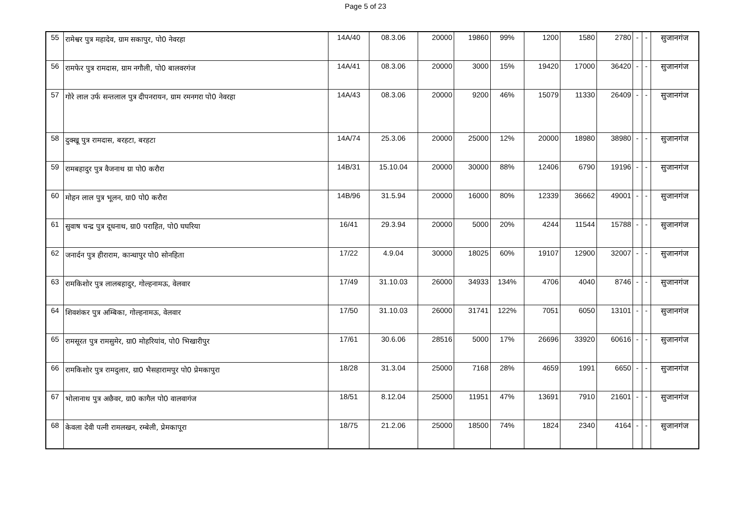Page 5 of 23
| 55 | रामेश्वर पुत्र महादेव, ग्राम सकापुर, पो0 नेवरहा | 14A/40 | 08.3.06 | 20000 | 19860 | 99% | 1200 | 1580 | 2780 | - | - | सुजानगंज |
| 56 | रामफेर पुत्र रामदास, ग्राम नगौली, पो0 बालवरगंज | 14A/41 | 08.3.06 | 20000 | 3000 | 15% | 19420 | 17000 | 36420 | - | - | सुजानगंज |
| 57 | गोरे लाल उर्फ सन्तलाल पुत्र दीपनरायन, ग्राम रमनगरा पो0 नेवरहा | 14A/43 | 08.3.06 | 20000 | 9200 | 46% | 15079 | 11330 | 26409 | - | - | सुजानगंज |
| 58 | दुक्खू पुत्र रामदास, बरहटा, बरहटा | 14A/74 | 25.3.06 | 20000 | 25000 | 12% | 20000 | 18980 | 38980 | - | - | सुजानगंज |
| 59 | रामबहादुर पुत्र वैजनाथ ग्रा पो0 करौरा | 14B/31 | 15.10.04 | 20000 | 30000 | 88% | 12406 | 6790 | 19196 | - | - | सुजानगंज |
| 60 | मोहन लाल पुत्र भूलन, ग्रा0 पो0 करौरा | 14B/96 | 31.5.94 | 20000 | 16000 | 80% | 12339 | 36662 | 49001 | - | - | सुजानगंज |
| 61 | सुवाष चन्द्र पुत्र दूधनाथ, ग्रा0 पराहित, पो0 घघरिया | 16/41 | 29.3.94 | 20000 | 5000 | 20% | 4244 | 11544 | 15788 | - | - | सुजानगंज |
| 62 | जनार्दन पुत्र हीराराम, कान्धापुर पो0 सोनहिता | 17/22 | 4.9.04 | 30000 | 18025 | 60% | 19107 | 12900 | 32007 | - | - | सुजानगंज |
| 63 | रामकिशोर पुत्र लालबहादुर, गोल्हनामऊ, वेलवार | 17/49 | 31.10.03 | 26000 | 34933 | 134% | 4706 | 4040 | 8746 | - | - | सुजानगंज |
| 64 | शिवशंकर पुत्र अम्बिका, गोल्हनामऊ, वेलवार | 17/50 | 31.10.03 | 26000 | 31741 | 122% | 7051 | 6050 | 13101 | - | - | सुजानगंज |
| 65 | रामसूरत पुत्र रामसुमेर, ग्रा0 मोहरियांव, पो0 भिखारीपुर | 17/61 | 30.6.06 | 28516 | 5000 | 17% | 26696 | 33920 | 60616 | - | - | सुजानगंज |
| 66 | रामकिशोर पुत्र रामदुलार, ग्रा0 भैसहारामपुर पो0 प्रेमकापुरा | 18/28 | 31.3.04 | 25000 | 7168 | 28% | 4659 | 1991 | 6650 | - | - | सुजानगंज |
| 67 | भोलानाथ पुत्र अछैवर, ग्रा0 कागैल पो0 वालवागंज | 18/51 | 8.12.04 | 25000 | 11951 | 47% | 13691 | 7910 | 21601 | - | - | सुजानगंज |
| 68 | केवला देवी पत्नी रामलखन, रम्बेली, प्रेमकापूरा | 18/75 | 21.2.06 | 25000 | 18500 | 74% | 1824 | 2340 | 4164 | - | - | सुजानगंज |